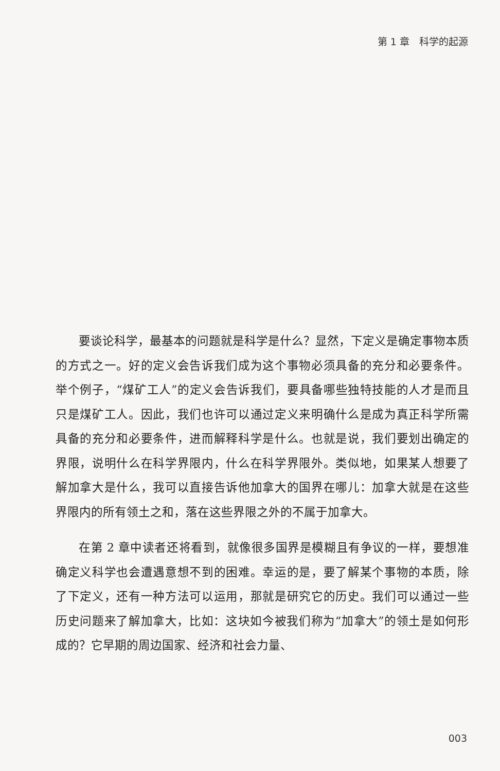第 1 章　科学的起源
要谈论科学，最基本的问题就是科学是什么？显然，下定义是确定事物本质的方式之一。好的定义会告诉我们成为这个事物必须具备的充分和必要条件。举个例子，“煤矿工人”的定义会告诉我们，要具备哪些独特技能的人才是而且只是煤矿工人。因此，我们也许可以通过定义来明确什么是成为真正科学所需具备的充分和必要条件，进而解释科学是什么。也就是说，我们要划出确定的界限，说明什么在科学界限内，什么在科学界限外。类似地，如果某人想要了解加拿大是什么，我可以直接告诉他加拿大的国界在哪儿：加拿大就是在这些界限内的所有领土之和，落在这些界限之外的不属于加拿大。
在第 2 章中读者还将看到，就像很多国界是模糊且有争议的一样，要想准确定义科学也会遭遇意想不到的困难。幸运的是，要了解某个事物的本质，除了下定义，还有一种方法可以运用，那就是研究它的历史。我们可以通过一些历史问题来了解加拿大，比如：这块如今被我们称为“加拿大”的领土是如何形成的？它早期的周边国家、经济和社会力量、
003